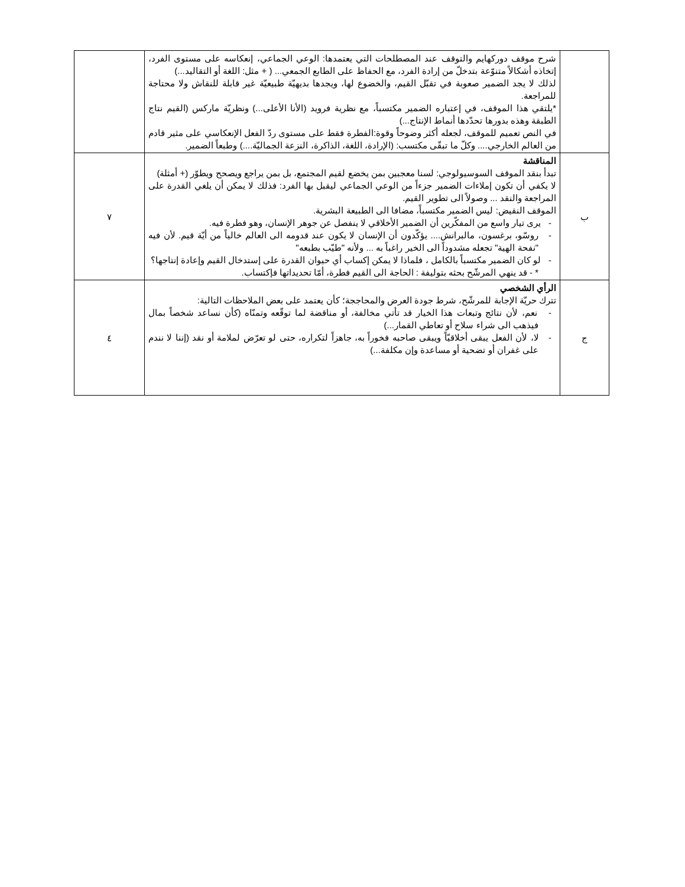| | شرح موقف دوركهايم والتوقف عند المصطلحات التي يعتمدها: الوعي الجماعي، إنعكاسه على مستوى الفرد، إتخاذه أشكالاً متنوّعة بتدخلّ من إرادة الفرد، مع الحفاظ على الطابع الجمعي... ( + مثل: اللغة أو التقاليد...) لذلك لا يجد الضمير صعوبة في تقبّل القيم، والخضوع لها، ويجدها بديهيّة طبيعيّة غير قابلة للنقاش ولا محتاجة للمراجعة. *يلتقي هذا الموقف، في إعتباره الضمير مكتسباً، مع نظرية فرويد (الأنا الأعلى...) ونظريّة ماركس (القيم نتاج الطبقة وهذه بدورها تحدّدها أنماط الإنتاج...) في النص تعميم للموقف، لجعله أكثر وضوحاً وقوة:الفطرة فقط على مستوى ردّ الفعل الإنعكاسي على مثير قادم من العالم الخارجي.... وكلّ ما تبقّى مكتسب: (الإرادة، اللغة، الذاكرة، النزعة الجماليّة....) وطبعاً الضمير. | |
| ب | المناقشة تبدأ بنقد الموقف السوسيولوجي: لسنا معجبين بمن يخضع لقيم المجتمع، بل بمن يراجع ويصحح ويطوّر (+ أمثلة) لا يكفي أن تكون إملاءات الضمير جزءاً من الوعي الجماعي ليقبل بها الفرد: فذلك لا يمكن أن يلغي القدرة على المراجعة والنقد ... وصولاً الى تطوير القيم. الموقف النقيض: ليس الضمير مكتسباً، مضافا الى الطبيعة البشرية. - يرى تيار واسع من المفكّرين أن الضمير الأخلاقي لا ينفصل عن جوهر الإنسان، وهو فطرة فيه. - روسّو، برغسون، مالبرانش.... يؤكّدون أن الإنسان لا يكون عند قدومه الى العالم خالياً من أيّة قيم. لأن فيه "نفحة الهية" تجعله مشدوداً الى الخير راغباً به ... ولأنه "طيّب بطبعه" - لو كان الضمير مكتسباً بالكامل ، فلماذا لا يمكن إكساب أي حيوان القدرة على إستدخال القيم وإعادة إنتاجها؟ * - قد ينهي المرشّح بحثه بتوليفة : الحاجة الى القيم فطرة، أمّا تحديداتها فإكتساب. | ٧ |
| ج | الرأي الشخصي تترك حريّة الإجابة للمرشّح، شرط جودة العرض والمحاججة؛ كأن يعتمد على بعض الملاحظات التالية: - نعم، لأن نتائج وتبعات هذا الخيار قد تأتي مخالفة، أو مناقضة لما توقّعه وتمنّاه (كأن نساعد شخصاً بمال فيذهب الى شراء سلاح أو تعاطي القمار...) - لا، لأن الفعل يبقى أخلاقيّاً ويبقى صاحبه فخوراً به، جاهزاً لتكراره، حتى لو تعرّض لملامة أو نقد (إننا لا نندم على غفران أو تضحية أو مساعدة وإن مكلفة...) | ٤ |